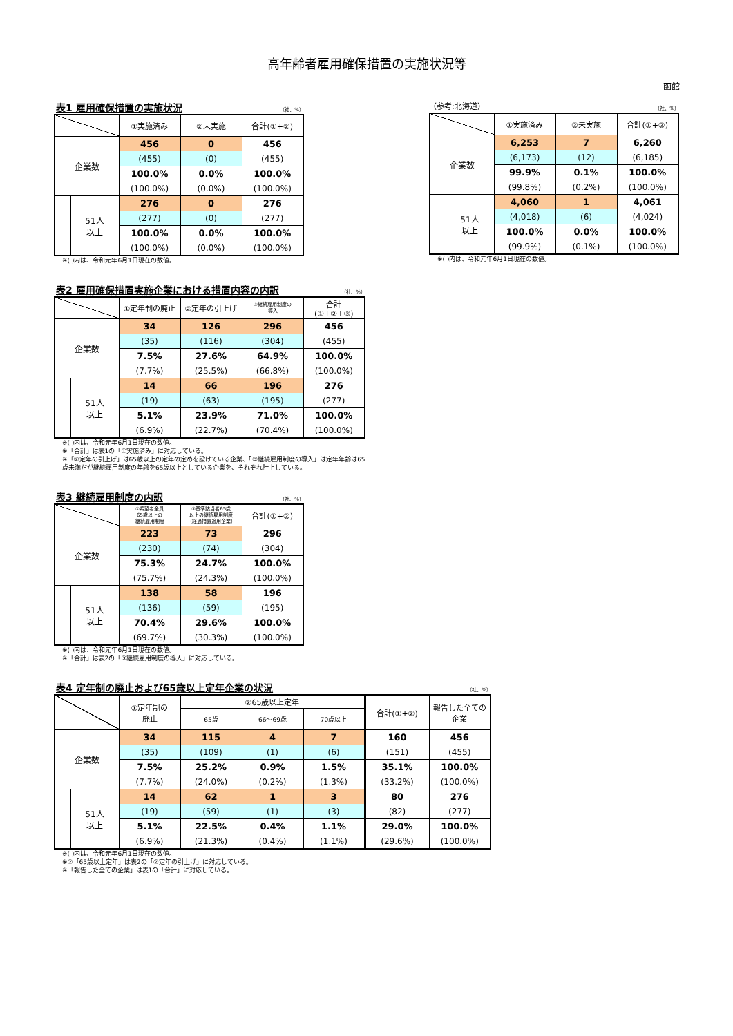高年齢者雇用確保措置の実施状況等
函館
表1 雇用確保措置の実施状況
（社、%）
| | | ①実施済み | ②未実施 | 合計(①+②) |
| --- | --- | --- | --- | --- |
| 企業数 | | 456 | 0 | 456 |
| | | (455) | (0) | (455) |
| | | 100.0% | 0.0% | 100.0% |
| | | (100.0%) | (0.0%) | (100.0%) |
| | 51人 以上 | 276 | 0 | 276 |
| | | (277) | (0) | (277) |
| | | 100.0% | 0.0% | 100.0% |
| | | (100.0%) | (0.0%) | (100.0%) |
※( )内は、令和元年6月1日現在の数値。
（参考:北海道） （社、%）
| | | ①実施済み | ②未実施 | 合計(①+②) |
| --- | --- | --- | --- | --- |
| 企業数 | | 6,253 | 7 | 6,260 |
| | | (6,173) | (12) | (6,185) |
| | | 99.9% | 0.1% | 100.0% |
| | | (99.8%) | (0.2%) | (100.0%) |
| | 51人 以上 | 4,060 | 1 | 4,061 |
| | | (4,018) | (6) | (4,024) |
| | | 100.0% | 0.0% | 100.0% |
| | | (99.9%) | (0.1%) | (100.0%) |
※( )内は、令和元年6月1日現在の数値。
表2 雇用確保措置実施企業における措置内容の内訳
（社、%）
| | | ①定年制の廃止 | ②定年の引上げ | ③継続雇用制度の 導入 | 合計 (①+②+③) |
| --- | --- | --- | --- | --- | --- |
| 企業数 | | 34 | 126 | 296 | 456 |
| | | (35) | (116) | (304) | (455) |
| | | 7.5% | 27.6% | 64.9% | 100.0% |
| | | (7.7%) | (25.5%) | (66.8%) | (100.0%) |
| | 51人 以上 | 14 | 66 | 196 | 276 |
| | | (19) | (63) | (195) | (277) |
| | | 5.1% | 23.9% | 71.0% | 100.0% |
| | | (6.9%) | (22.7%) | (70.4%) | (100.0%) |
※( )内は、令和元年6月1日現在の数値。
※「合計」は表1の「①実施済み」に対応している。
※「②定年の引上げ」は65歳以上の定年の定めを設けている企業、「③継続雇用制度の導入」は定年年齢は65歳未満だが継続雇用制度の年齢を65歳以上としている企業を、それぞれ計上している。
表3 継続雇用制度の内訳
（社、%）
| | | ①希望者全員 65歳以上の 継続雇用制度 | ②基準該当者65歳 以上の継続雇用制度 （経過措置適用企業） | 合計(①+②) |
| --- | --- | --- | --- | --- |
| 企業数 | | 223 | 73 | 296 |
| | | (230) | (74) | (304) |
| | | 75.3% | 24.7% | 100.0% |
| | | (75.7%) | (24.3%) | (100.0%) |
| | 51人 以上 | 138 | 58 | 196 |
| | | (136) | (59) | (195) |
| | | 70.4% | 29.6% | 100.0% |
| | | (69.7%) | (30.3%) | (100.0%) |
※( )内は、令和元年6月1日現在の数値。
※「合計」は表2の「③継続雇用制度の導入」に対応している。
表4 定年制の廃止および65歳以上定年企業の状況
（社、%）
| | | ①定年制の 廃止 | ②65歳以上定年 | | | 合計(①+②) | 報告した全ての 企業 |
| --- | --- | --- | --- | --- | --- | --- | --- |
| | | | 65歳 | 66～69歳 | 70歳以上 | | |
| 企業数 | | 34 | 115 | 4 | 7 | 160 | 456 |
| | | (35) | (109) | (1) | (6) | (151) | (455) |
| | | 7.5% | 25.2% | 0.9% | 1.5% | 35.1% | 100.0% |
| | | (7.7%) | (24.0%) | (0.2%) | (1.3%) | (33.2%) | (100.0%) |
| | 51人 以上 | 14 | 62 | 1 | 3 | 80 | 276 |
| | | (19) | (59) | (1) | (3) | (82) | (277) |
| | | 5.1% | 22.5% | 0.4% | 1.1% | 29.0% | 100.0% |
| | | (6.9%) | (21.3%) | (0.4%) | (1.1%) | (29.6%) | (100.0%) |
※( )内は、令和元年6月1日現在の数値。
※②「65歳以上定年」は表2の「②定年の引上げ」に対応している。
※「報告した全ての企業」は表1の「合計」に対応している。